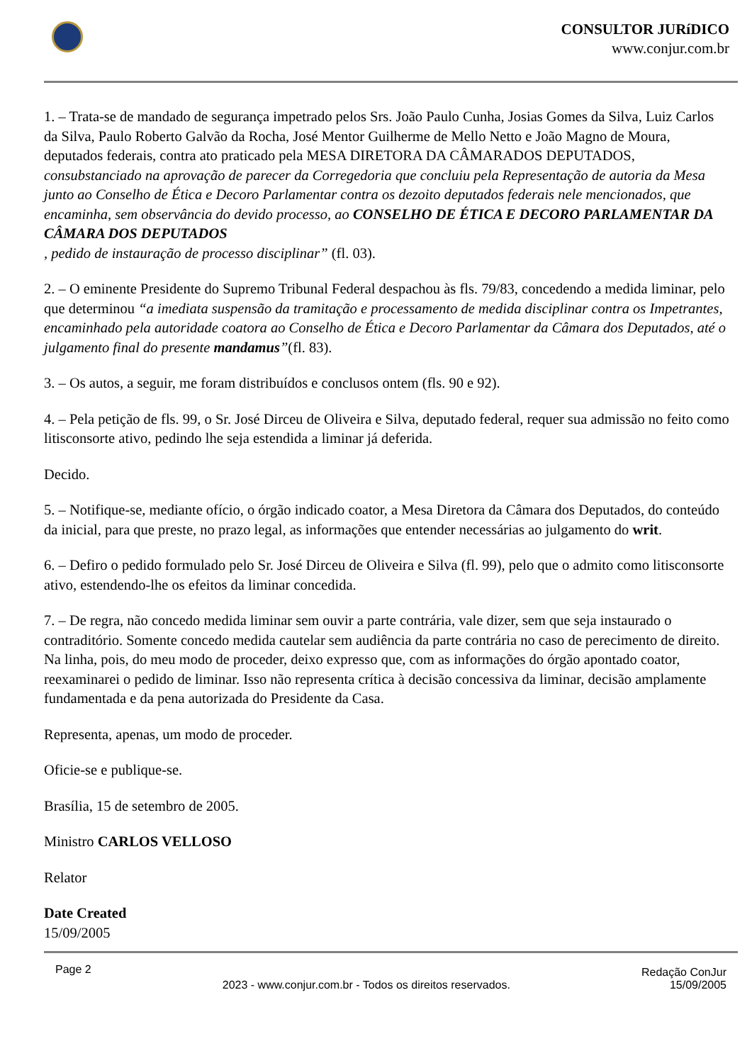CONSULTOR JURíDICO
www.conjur.com.br
1. – Trata-se de mandado de segurança impetrado pelos Srs. João Paulo Cunha, Josias Gomes da Silva, Luiz Carlos da Silva, Paulo Roberto Galvão da Rocha, José Mentor Guilherme de Mello Netto e João Magno de Moura, deputados federais, contra ato praticado pela MESA DIRETORA DA CÂMARADOS DEPUTADOS, consubstanciado na aprovação de parecer da Corregedoria que concluiu pela Representação de autoria da Mesa junto ao Conselho de Ética e Decoro Parlamentar contra os dezoito deputados federais nele mencionados, que encaminha, sem observância do devido processo, ao CONSELHO DE ÉTICA E DECORO PARLAMENTAR DA CÂMARA DOS DEPUTADOS
, pedido de instauração de processo disciplinar” (fl. 03).
2. – O eminente Presidente do Supremo Tribunal Federal despachou às fls. 79/83, concedendo a medida liminar, pelo que determinou “a imediata suspensão da tramitação e processamento de medida disciplinar contra os Impetrantes, encaminhado pela autoridade coatora ao Conselho de Ética e Decoro Parlamentar da Câmara dos Deputados, até o julgamento final do presente mandamus”(fl. 83).
3. – Os autos, a seguir, me foram distribuídos e conclusos ontem (fls. 90 e 92).
4. – Pela petição de fls. 99, o Sr. José Dirceu de Oliveira e Silva, deputado federal, requer sua admissão no feito como litisconsorte ativo, pedindo lhe seja estendida a liminar já deferida.
Decido.
5. – Notifique-se, mediante ofício, o órgão indicado coator, a Mesa Diretora da Câmara dos Deputados, do conteúdo da inicial, para que preste, no prazo legal, as informações que entender necessárias ao julgamento do writ.
6. – Defiro o pedido formulado pelo Sr. José Dirceu de Oliveira e Silva (fl. 99), pelo que o admito como litisconsorte ativo, estendendo-lhe os efeitos da liminar concedida.
7. – De regra, não concedo medida liminar sem ouvir a parte contrária, vale dizer, sem que seja instaurado o contraditório. Somente concedo medida cautelar sem audiência da parte contrária no caso de perecimento de direito. Na linha, pois, do meu modo de proceder, deixo expresso que, com as informações do órgão apontado coator, reexaminarei o pedido de liminar. Isso não representa crítica à decisão concessiva da liminar, decisão amplamente fundamentada e da pena autorizada do Presidente da Casa.
Representa, apenas, um modo de proceder.
Oficie-se e publique-se.
Brasília, 15 de setembro de 2005.
Ministro CARLOS VELLOSO
Relator
Date Created
15/09/2005
Page 2
2023 - www.conjur.com.br - Todos os direitos reservados.
Redação ConJur
15/09/2005